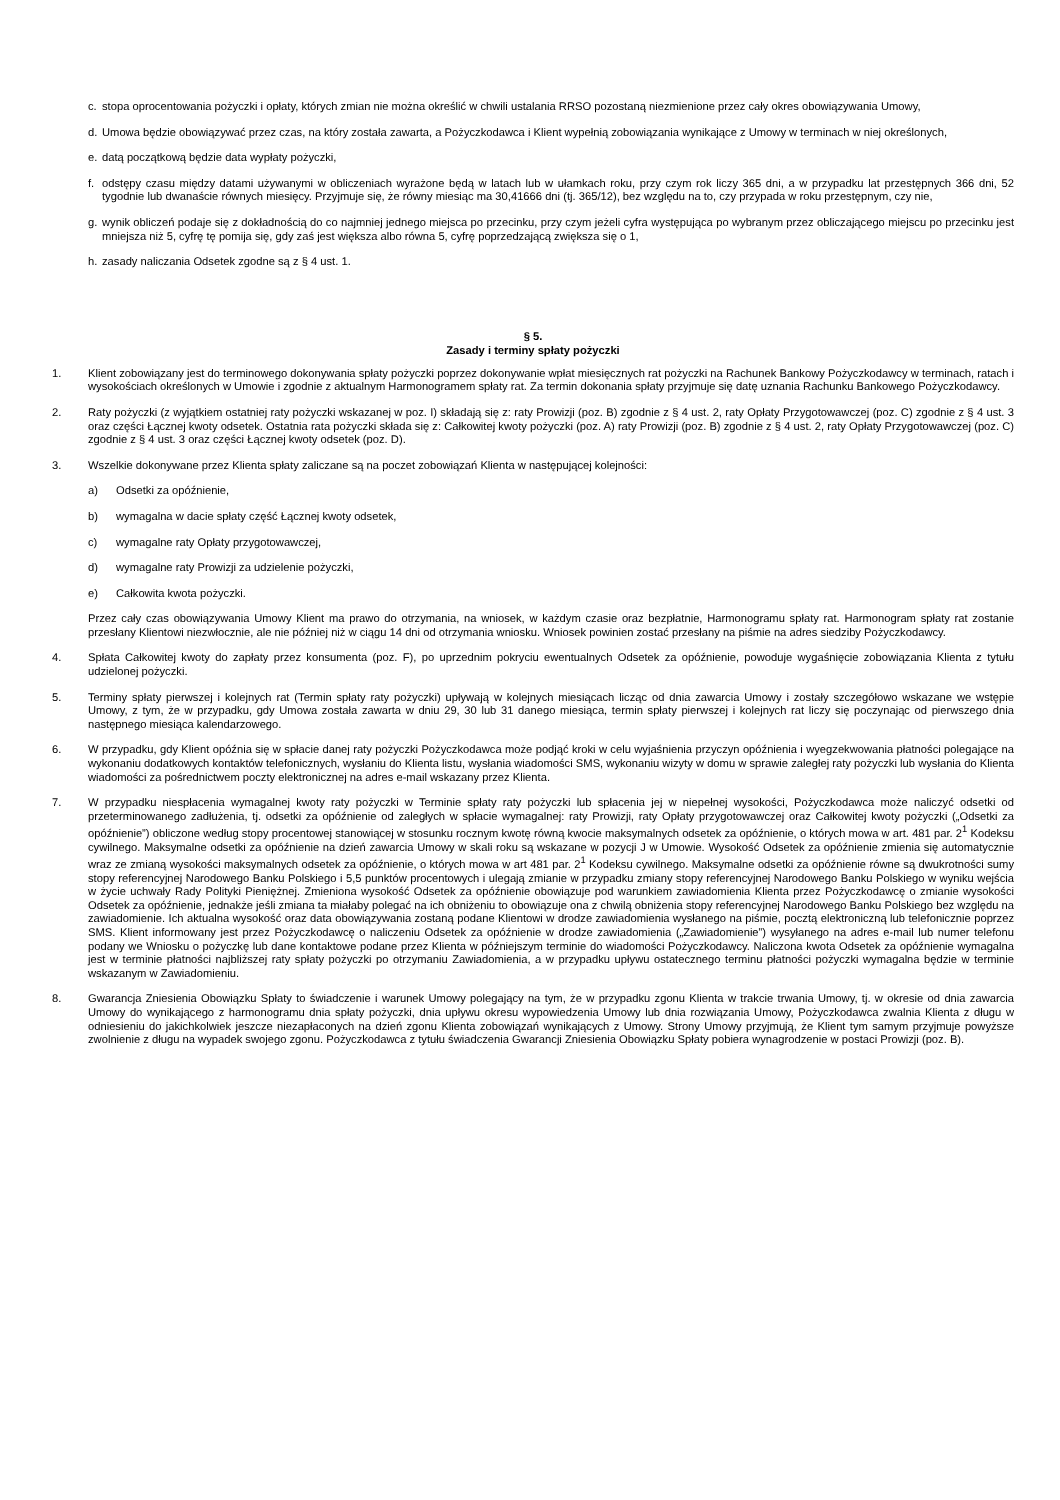c. stopa oprocentowania pożyczki i opłaty, których zmian nie można określić w chwili ustalania RRSO pozostaną niezmienione przez cały okres obowiązywania Umowy,
d. Umowa będzie obowiązywać przez czas, na który została zawarta, a Pożyczkodawca i Klient wypełnią zobowiązania wynikające z Umowy w terminach w niej określonych,
e. datą początkową będzie data wypłaty pożyczki,
f. odstępy czasu między datami używanymi w obliczeniach wyrażone będą w latach lub w ułamkach roku, przy czym rok liczy 365 dni, a w przypadku lat przestępnych 366 dni, 52 tygodnie lub dwanaście równych miesięcy. Przyjmuje się, że równy miesiąc ma 30,41666 dni (tj. 365/12), bez względu na to, czy przypada w roku przestępnym, czy nie,
g. wynik obliczeń podaje się z dokładnością do co najmniej jednego miejsca po przecinku, przy czym jeżeli cyfra występująca po wybranym przez obliczającego miejscu po przecinku jest mniejsza niż 5, cyfrę tę pomija się, gdy zaś jest większa albo równa 5, cyfrę poprzedzającą zwiększa się o 1,
h. zasady naliczania Odsetek zgodne są z § 4 ust. 1.
§ 5.
Zasady i terminy spłaty pożyczki
1. Klient zobowiązany jest do terminowego dokonywania spłaty pożyczki poprzez dokonywanie wpłat miesięcznych rat pożyczki na Rachunek Bankowy Pożyczkodawcy w terminach, ratach i wysokościach określonych w Umowie i zgodnie z aktualnym Harmonogramem spłaty rat. Za termin dokonania spłaty przyjmuje się datę uznania Rachunku Bankowego Pożyczkodawcy.
2. Raty pożyczki (z wyjątkiem ostatniej raty pożyczki wskazanej w poz. I) składają się z: raty Prowizji (poz. B) zgodnie z § 4 ust. 2, raty Opłaty Przygotowawczej (poz. C) zgodnie z § 4 ust. 3 oraz części Łącznej kwoty odsetek. Ostatnia rata pożyczki składa się z: Całkowitej kwoty pożyczki (poz. A) raty Prowizji (poz. B) zgodnie z § 4 ust. 2, raty Opłaty Przygotowawczej (poz. C) zgodnie z § 4 ust. 3 oraz części Łącznej kwoty odsetek (poz. D).
3. Wszelkie dokonywane przez Klienta spłaty zaliczane są na poczet zobowiązań Klienta w następującej kolejności:
a) Odsetki za opóźnienie,
b) wymagalna w dacie spłaty część Łącznej kwoty odsetek,
c) wymagalne raty Opłaty przygotowawczej,
d) wymagalne raty Prowizji za udzielenie pożyczki,
e) Całkowita kwota pożyczki.
Przez cały czas obowiązywania Umowy Klient ma prawo do otrzymania, na wniosek, w każdym czasie oraz bezpłatnie, Harmonogramu spłaty rat. Harmonogram spłaty rat zostanie przesłany Klientowi niezwłocznie, ale nie później niż w ciągu 14 dni od otrzymania wniosku. Wniosek powinien zostać przesłany na piśmie na adres siedziby Pożyczkodawcy.
4. Spłata Całkowitej kwoty do zapłaty przez konsumenta (poz. F), po uprzednim pokryciu ewentualnych Odsetek za opóźnienie, powoduje wygaśnięcie zobowiązania Klienta z tytułu udzielonej pożyczki.
5. Terminy spłaty pierwszej i kolejnych rat (Termin spłaty raty pożyczki) upływają w kolejnych miesiącach licząc od dnia zawarcia Umowy i zostały szczegółowo wskazane we wstępie Umowy, z tym, że w przypadku, gdy Umowa została zawarta w dniu 29, 30 lub 31 danego miesiąca, termin spłaty pierwszej i kolejnych rat liczy się poczynając od pierwszego dnia następnego miesiąca kalendarzowego.
6. W przypadku, gdy Klient opóźnia się w spłacie danej raty pożyczki Pożyczkodawca może podjąć kroki w celu wyjaśnienia przyczyn opóźnienia i wyegzekwowania płatności polegające na wykonaniu dodatkowych kontaktów telefonicznych, wysłaniu do Klienta listu, wysłania wiadomości SMS, wykonaniu wizyty w domu w sprawie zaległej raty pożyczki lub wysłania do Klienta wiadomości za pośrednictwem poczty elektronicznej na adres e-mail wskazany przez Klienta.
7. W przypadku niespłacenia wymagalnej kwoty raty pożyczki w Terminie spłaty raty pożyczki lub spłacenia jej w niepełnej wysokości, Pożyczkodawca może naliczyć odsetki od przeterminowanego zadłużenia, tj. odsetki za opóźnienie od zaległych w spłacie wymagalnej: raty Prowizji, raty Opłaty przygotowawczej oraz Całkowitej kwoty pożyczki („Odsetki za opóźnienie”) obliczone według stopy procentowej stanowiącej w stosunku rocznym kwotę równą kwocie maksymalnych odsetek za opóźnienie, o których mowa w art. 481 par. 2<sup>1</sup> Kodeksu cywilnego. Maksymalne odsetki za opóźnienie na dzień zawarcia Umowy w skali roku są wskazane w pozycji J w Umowie. Wysokość Odsetek za opóźnienie zmienia się automatycznie wraz ze zmianą wysokości maksymalnych odsetek za opóźnienie, o których mowa w art 481 par. 2<sup>1</sup> Kodeksu cywilnego. Maksymalne odsetki za opóźnienie równe są dwukrotności sumy stopy referencyjnej Narodowego Banku Polskiego i 5,5 punktów procentowych i ulegają zmianie w przypadku zmiany stopy referencyjnej Narodowego Banku Polskiego w wyniku wejścia w życie uchwały Rady Polityki Pieniężnej. Zmieniona wysokość Odsetek za opóźnienie obowiązuje pod warunkiem zawiadomienia Klienta przez Pożyczkodawcę o zmianie wysokości Odsetek za opóźnienie, jednakże jeśli zmiana ta miałaby polegać na ich obniżeniu to obowiązuje ona z chwilą obniżenia stopy referencyjnej Narodowego Banku Polskiego bez względu na zawiadomienie. Ich aktualna wysokość oraz data obowiązywania zostaną podane Klientowi w drodze zawiadomienia wysłanego na piśmie, pocztą elektroniczną lub telefonicznie poprzez SMS. Klient informowany jest przez Pożyczkodawcę o naliczeniu Odsetek za opóźnienie w drodze zawiadomienia („Zawiadomienie”) wysyłanego na adres e-mail lub numer telefonu podany we Wniosku o pożyczkę lub dane kontaktowe podane przez Klienta w późniejszym terminie do wiadomości Pożyczkodawcy. Naliczona kwota Odsetek za opóźnienie wymagalna jest w terminie płatności najbliższej raty spłaty pożyczki po otrzymaniu Zawiadomienia, a w przypadku upływu ostatecznego terminu płatności pożyczki wymagalna będzie w terminie wskazanym w Zawiadomieniu.
8. Gwarancja Zniesienia Obowiązku Spłaty to świadczenie i warunek Umowy polegający na tym, że w przypadku zgonu Klienta w trakcie trwania Umowy, tj. w okresie od dnia zawarcia Umowy do wynikającego z harmonogramu dnia spłaty pożyczki, dnia upływu okresu wypowiedzenia Umowy lub dnia rozwiązania Umowy, Pożyczkodawca zwalnia Klienta z długu w odniesieniu do jakichkolwiek jeszcze niezapłaconych na dzień zgonu Klienta zobowiązań wynikających z Umowy. Strony Umowy przyjmują, że Klient tym samym przyjmuje powyższe zwolnienie z długu na wypadek swojego zgonu. Pożyczkodawca z tytułu świadczenia Gwarancji Zniesienia Obowiązku Spłaty pobiera wynagrodzenie w postaci Prowizji (poz. B).